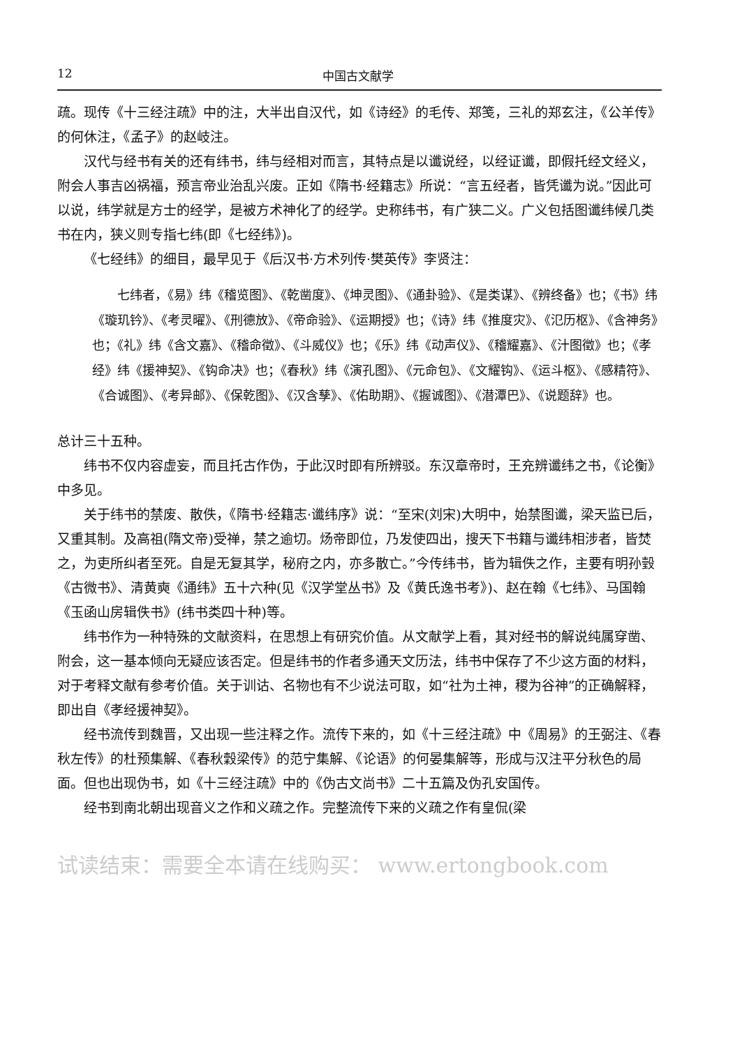12 中国古文献学
疏。现传《十三经注疏》中的注，大半出自汉代，如《诗经》的毛传、郑笺，三礼的郑玄注，《公羊传》的何休注，《孟子》的赵岐注。
汉代与经书有关的还有纬书，纬与经相对而言，其特点是以谶说经，以经证谶，即假托经文经义，附会人事吉凶祸福，预言帝业治乱兴废。正如《隋书·经籍志》所说：“言五经者，皆凭谶为说。”因此可以说，纬学就是方士的经学，是被方术神化了的经学。史称纬书，有广狭二义。广义包括图谶纬候几类书在内，狭义则专指七纬(即《七经纬》)。
《七经纬》的细目，最早见于《后汉书·方术列传·樊英传》李贤注：
七纬者，《易》纬《稽览图》、《乾凿度》、《坤灵图》、《通卦验》、《是类谋》、《辨终备》也；《书》纬《璇玑钤》、《考灵曜》、《刑德放》、《帝命验》、《运期授》也；《诗》纬《推度灾》、《氾历枢》、《含神务》也；《礼》纬《含文嘉》、《稽命徵》、《斗威仪》也；《乐》纬《动声仪》、《稽耀嘉》、《汁图徵》也；《孝经》纬《援神契》、《钩命决》也；《春秋》纬《演孔图》、《元命包》、《文耀钩》、《运斗枢》、《感精符》、《合诚图》、《考异邮》、《保乾图》、《汉含孳》、《佑助期》、《握诚图》、《潜潭巴》、《说题辞》也。
总计三十五种。
纬书不仅内容虚妄，而且托古作伪，于此汉时即有所辨驳。东汉章帝时，王充辨谶纬之书，《论衡》中多见。
关于纬书的禁废、散佚，《隋书·经籍志·谶纬序》说：“至宋(刘宋)大明中，始禁图谶，梁天监已后，又重其制。及高祖(隋文帝)受禅，禁之逾切。炀帝即位，乃发使四出，搜天下书籍与谶纬相涉者，皆焚之，为吏所纠者至死。自是无复其学，秘府之内，亦多散亡。”今传纬书，皆为辑佚之作，主要有明孙瑴《古微书》、清黄奭《通纬》五十六种(见《汉学堂丛书》及《黄氏逸书考》)、赵在翰《七纬》、马国翰《玉函山房辑佚书》(纬书类四十种)等。
纬书作为一种特殊的文献资料，在思想上有研究价值。从文献学上看，其对经书的解说纯属穿凿、附会，这一基本倾向无疑应该否定。但是纬书的作者多通天文历法，纬书中保存了不少这方面的材料，对于考释文献有参考价值。关于训诂、名物也有不少说法可取，如“社为土神，稷为谷神”的正确解释，即出自《孝经援神契》。
经书流传到魏晋，又出现一些注释之作。流传下来的，如《十三经注疏》中《周易》的王弼注、《春秋左传》的杜预集解、《春秋穀梁传》的范宁集解、《论语》的何晏集解等，形成与汉注平分秋色的局面。但也出现伪书，如《十三经注疏》中的《伪古文尚书》二十五篇及伪孔安国传。
经书到南北朝出现音义之作和义疏之作。完整流传下来的义疏之作有皇侃(梁
试读结束：需要全本请在线购买： www.ertongbook.com